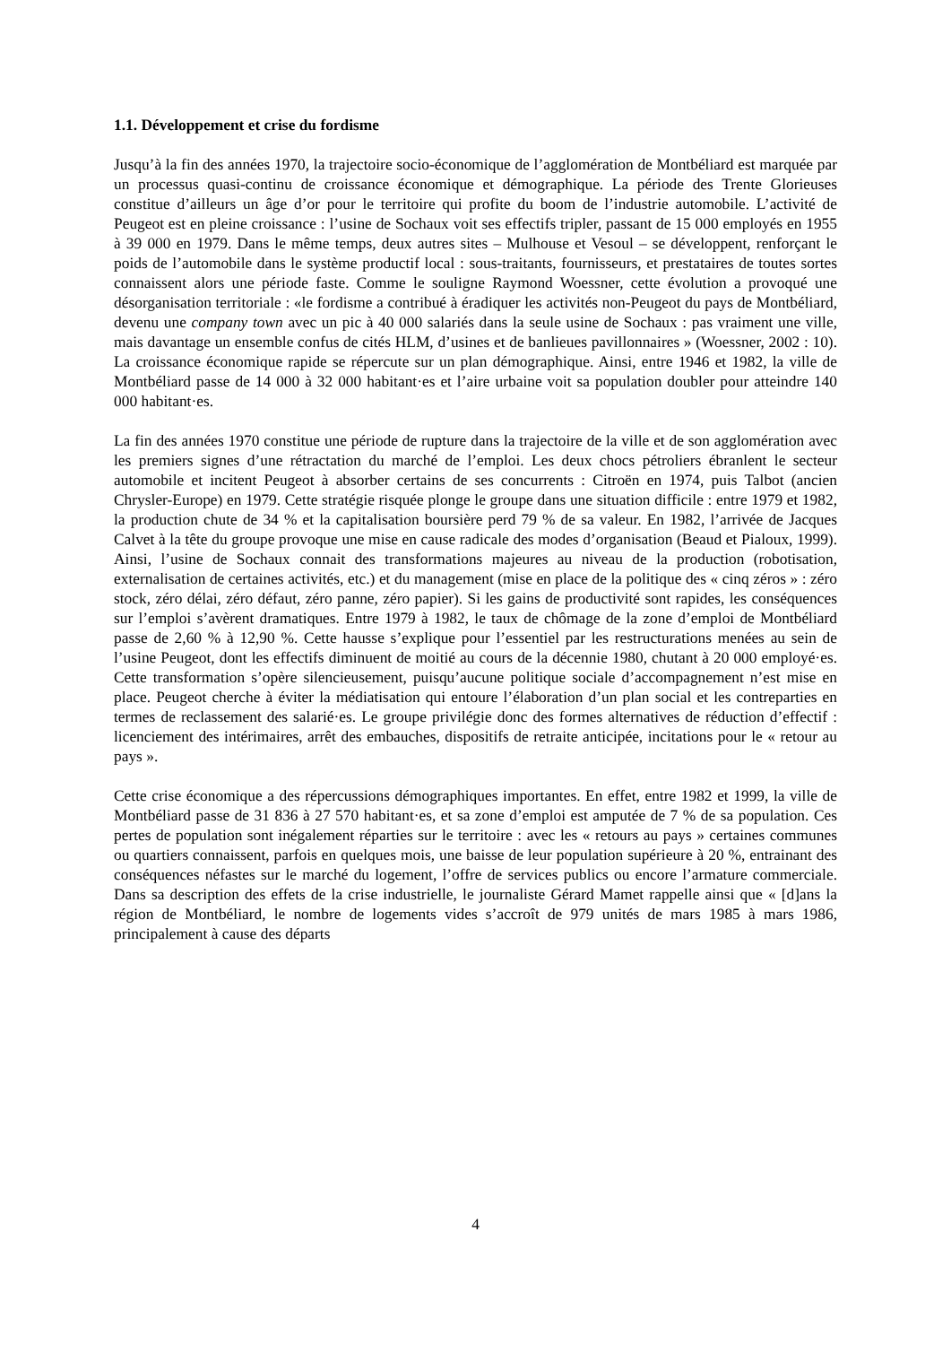1.1. Développement et crise du fordisme
Jusqu’à la fin des années 1970, la trajectoire socio-économique de l’agglomération de Montbéliard est marquée par un processus quasi-continu de croissance économique et démographique. La période des Trente Glorieuses constitue d’ailleurs un âge d’or pour le territoire qui profite du boom de l’industrie automobile. L’activité de Peugeot est en pleine croissance : l’usine de Sochaux voit ses effectifs tripler, passant de 15 000 employés en 1955 à 39 000 en 1979. Dans le même temps, deux autres sites – Mulhouse et Vesoul – se développent, renforçant le poids de l’automobile dans le système productif local : sous-traitants, fournisseurs, et prestataires de toutes sortes connaissent alors une période faste. Comme le souligne Raymond Woessner, cette évolution a provoqué une désorganisation territoriale : «le fordisme a contribué à éradiquer les activités non-Peugeot du pays de Montbéliard, devenu une company town avec un pic à 40 000 salariés dans la seule usine de Sochaux : pas vraiment une ville, mais davantage un ensemble confus de cités HLM, d’usines et de banlieues pavillonnaires » (Woessner, 2002 : 10). La croissance économique rapide se répercute sur un plan démographique. Ainsi, entre 1946 et 1982, la ville de Montbéliard passe de 14 000 à 32 000 habitant·es et l’aire urbaine voit sa population doubler pour atteindre 140 000 habitant·es.
La fin des années 1970 constitue une période de rupture dans la trajectoire de la ville et de son agglomération avec les premiers signes d’une rétractation du marché de l’emploi. Les deux chocs pétroliers ébranlent le secteur automobile et incitent Peugeot à absorber certains de ses concurrents : Citroën en 1974, puis Talbot (ancien Chrysler-Europe) en 1979. Cette stratégie risquée plonge le groupe dans une situation difficile : entre 1979 et 1982, la production chute de 34 % et la capitalisation boursière perd 79 % de sa valeur. En 1982, l’arrivée de Jacques Calvet à la tête du groupe provoque une mise en cause radicale des modes d’organisation (Beaud et Pialoux, 1999). Ainsi, l’usine de Sochaux connait des transformations majeures au niveau de la production (robotisation, externalisation de certaines activités, etc.) et du management (mise en place de la politique des « cinq zéros » : zéro stock, zéro délai, zéro défaut, zéro panne, zéro papier). Si les gains de productivité sont rapides, les conséquences sur l’emploi s’avèrent dramatiques. Entre 1979 à 1982, le taux de chômage de la zone d’emploi de Montbéliard passe de 2,60 % à 12,90 %. Cette hausse s’explique pour l’essentiel par les restructurations menées au sein de l’usine Peugeot, dont les effectifs diminuent de moitié au cours de la décennie 1980, chutant à 20 000 employé·es. Cette transformation s’opère silencieusement, puisqu’aucune politique sociale d’accompagnement n’est mise en place. Peugeot cherche à éviter la médiatisation qui entoure l’élaboration d’un plan social et les contreparties en termes de reclassement des salarié·es. Le groupe privilégie donc des formes alternatives de réduction d’effectif : licenciement des intérimaires, arrêt des embauches, dispositifs de retraite anticipée, incitations pour le « retour au pays ».
Cette crise économique a des répercussions démographiques importantes. En effet, entre 1982 et 1999, la ville de Montbéliard passe de 31 836 à 27 570 habitant·es, et sa zone d’emploi est amputée de 7 % de sa population. Ces pertes de population sont inégalement réparties sur le territoire : avec les « retours au pays » certaines communes ou quartiers connaissent, parfois en quelques mois, une baisse de leur population supérieure à 20 %, entrainant des conséquences néfastes sur le marché du logement, l’offre de services publics ou encore l’armature commerciale. Dans sa description des effets de la crise industrielle, le journaliste Gérard Mamet rappelle ainsi que « [d]ans la région de Montbéliard, le nombre de logements vides s’accroît de 979 unités de mars 1985 à mars 1986, principalement à cause des départs
4